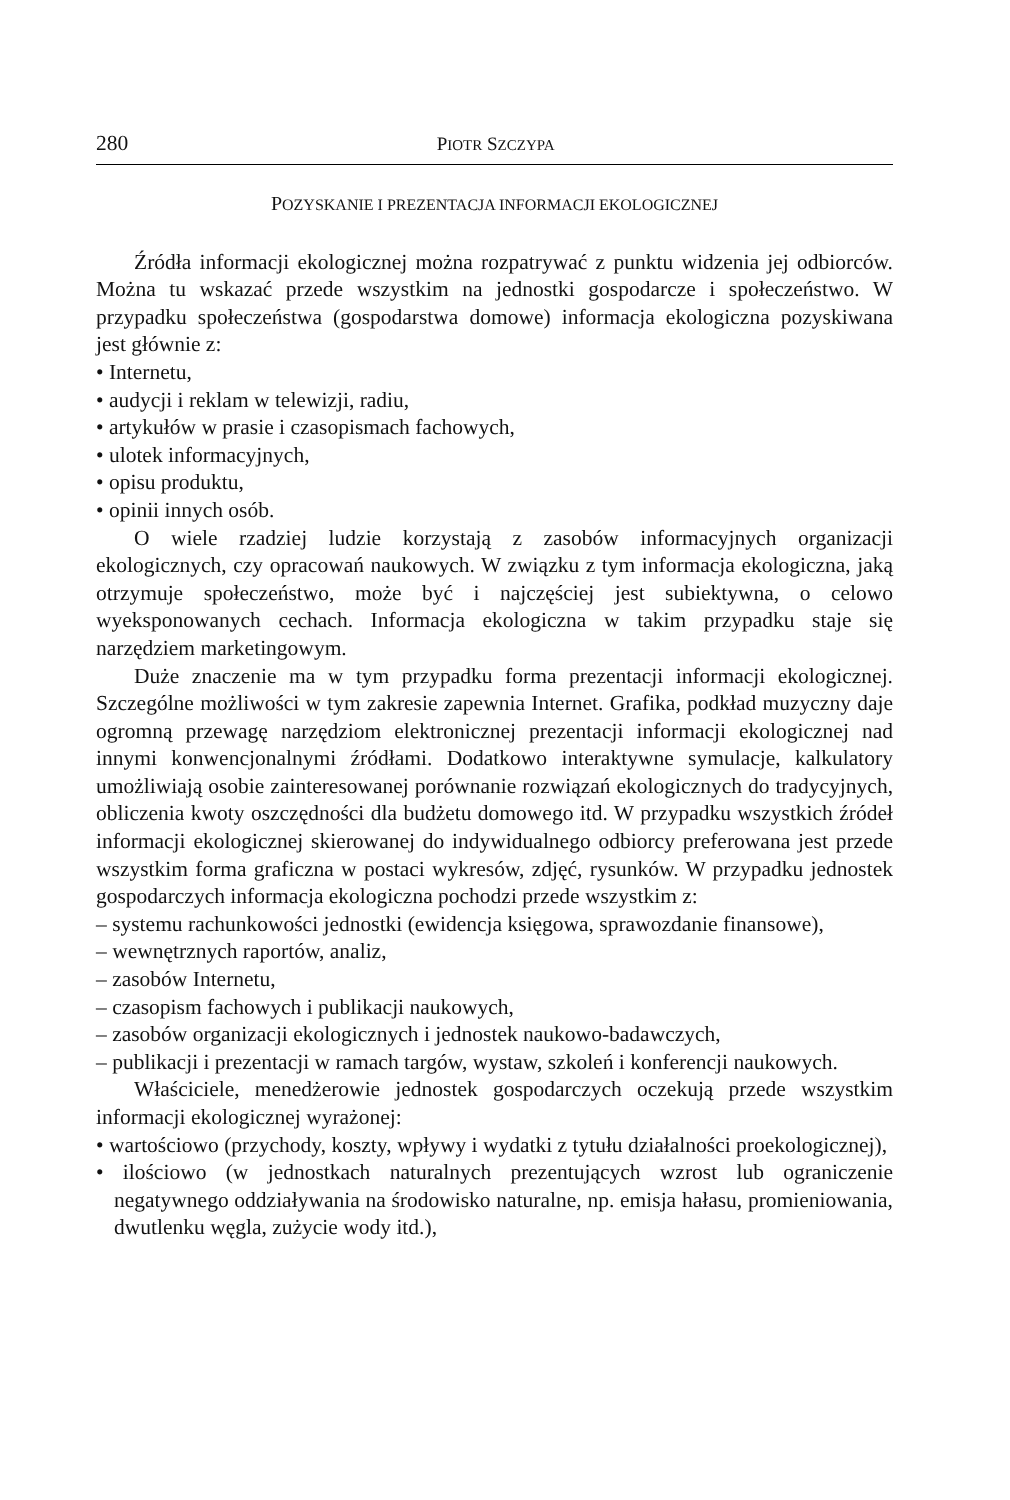280 PIOTR SZCZYPA
POZYSKANIE I PREZENTACJA INFORMACJI EKOLOGICZNEJ
Źródła informacji ekologicznej można rozpatrywać z punktu widzenia jej odbiorców. Można tu wskazać przede wszystkim na jednostki gospodarcze i społeczeństwo. W przypadku społeczeństwa (gospodarstwa domowe) informacja ekologiczna pozyskiwana jest głównie z:
• Internetu,
• audycji i reklam w telewizji, radiu,
• artykułów w prasie i czasopismach fachowych,
• ulotek informacyjnych,
• opisu produktu,
• opinii innych osób.
O wiele rzadziej ludzie korzystają z zasobów informacyjnych organizacji ekologicznych, czy opracowań naukowych. W związku z tym informacja ekologiczna, jaką otrzymuje społeczeństwo, może być i najczęściej jest subiektywna, o celowo wyeksponowanych cechach. Informacja ekologiczna w takim przypadku staje się narzędziem marketingowym.
Duże znaczenie ma w tym przypadku forma prezentacji informacji ekologicznej. Szczególne możliwości w tym zakresie zapewnia Internet. Grafika, podkład muzyczny daje ogromną przewagę narzędziom elektronicznej prezentacji informacji ekologicznej nad innymi konwencjonalnymi źródłami. Dodatkowo interaktywne symulacje, kalkulatory umożliwiają osobie zainteresowanej porównanie rozwiązań ekologicznych do tradycyjnych, obliczenia kwoty oszczędności dla budżetu domowego itd. W przypadku wszystkich źródeł informacji ekologicznej skierowanej do indywidualnego odbiorcy preferowana jest przede wszystkim forma graficzna w postaci wykresów, zdjęć, rysunków. W przypadku jednostek gospodarczych informacja ekologiczna pochodzi przede wszystkim z:
– systemu rachunkowości jednostki (ewidencja księgowa, sprawozdanie finansowe),
– wewnętrznych raportów, analiz,
– zasobów Internetu,
– czasopism fachowych i publikacji naukowych,
– zasobów organizacji ekologicznych i jednostek naukowo-badawczych,
– publikacji i prezentacji w ramach targów, wystaw, szkoleń i konferencji naukowych.
Właściciele, menedżerowie jednostek gospodarczych oczekują przede wszystkim informacji ekologicznej wyrażonej:
• wartościowo (przychody, koszty, wpływy i wydatki z tytułu działalności proekologicznej),
• ilościowo (w jednostkach naturalnych prezentujących wzrost lub ograniczenie negatywnego oddziaływania na środowisko naturalne, np. emisja hałasu, promieniowania, dwutlenku węgla, zużycie wody itd.),